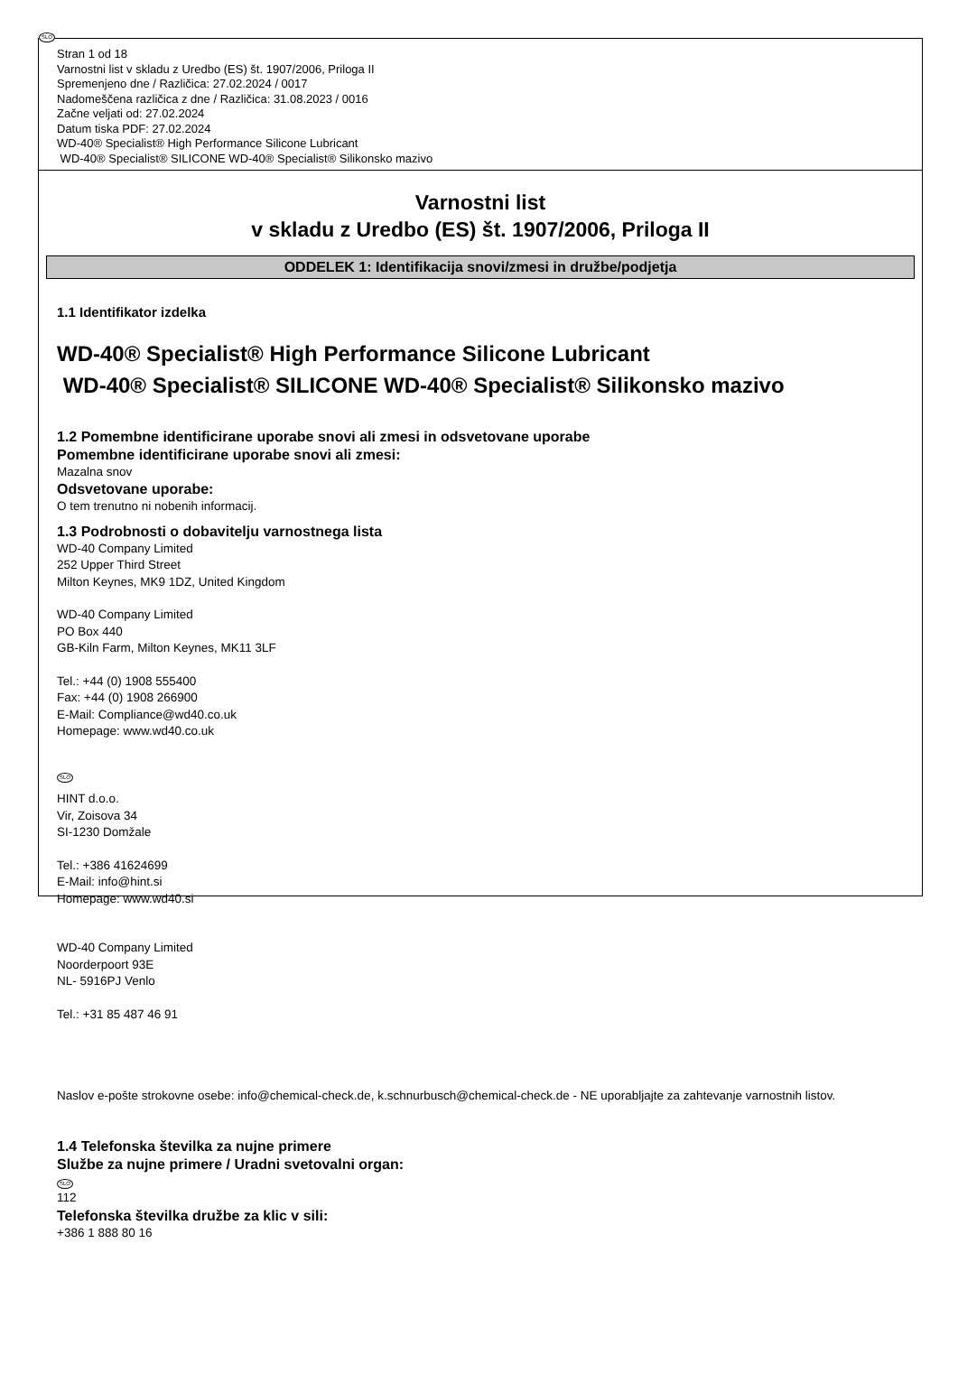SLO
Stran 1 od 18
Varnostni list v skladu z Uredbo (ES) št. 1907/2006, Priloga II
Spremenjeno dne / Različica: 27.02.2024 / 0017
Nadomeščena različica z dne / Različica: 31.08.2023 / 0016
Začne veljati od: 27.02.2024
Datum tiska PDF: 27.02.2024
WD-40® Specialist® High Performance Silicone Lubricant
WD-40® Specialist® SILICONE WD-40® Specialist® Silikonsko mazivo
Varnostni list
v skladu z Uredbo (ES) št. 1907/2006, Priloga II
ODDELEK 1: Identifikacija snovi/zmesi in družbe/podjetja
1.1 Identifikator izdelka
WD-40® Specialist® High Performance Silicone Lubricant
WD-40® Specialist® SILICONE WD-40® Specialist® Silikonsko mazivo
1.2 Pomembne identificirane uporabe snovi ali zmesi in odsvetovane uporabe
Pomembne identificirane uporabe snovi ali zmesi:
Mazalna snov
Odsvetovane uporabe:
O tem trenutno ni nobenih informacij.
1.3 Podrobnosti o dobavitelju varnostnega lista
WD-40 Company Limited
252 Upper Third Street
Milton Keynes, MK9 1DZ, United Kingdom
WD-40 Company Limited
PO Box 440
GB-Kiln Farm, Milton Keynes, MK11 3LF
Tel.: +44 (0) 1908 555400
Fax: +44 (0) 1908 266900
E-Mail: Compliance@wd40.co.uk
Homepage: www.wd40.co.uk
SLO
HINT d.o.o.
Vir, Zoisova 34
SI-1230 Domžale
Tel.: +386 41624699
E-Mail: info@hint.si
Homepage: www.wd40.si
WD-40 Company Limited
Noorderpoort 93E
NL- 5916PJ Venlo
Tel.: +31 85 487 46 91
Naslov e-pošte strokovne osebe: info@chemical-check.de, k.schnurbusch@chemical-check.de - NE uporabljajte za zahtevanje varnostnih listov.
1.4 Telefonska številka za nujne primere
Službe za nujne primere / Uradni svetovalni organ:
SLO
112
Telefonska številka družbe za klic v sili:
+386 1 888 80 16